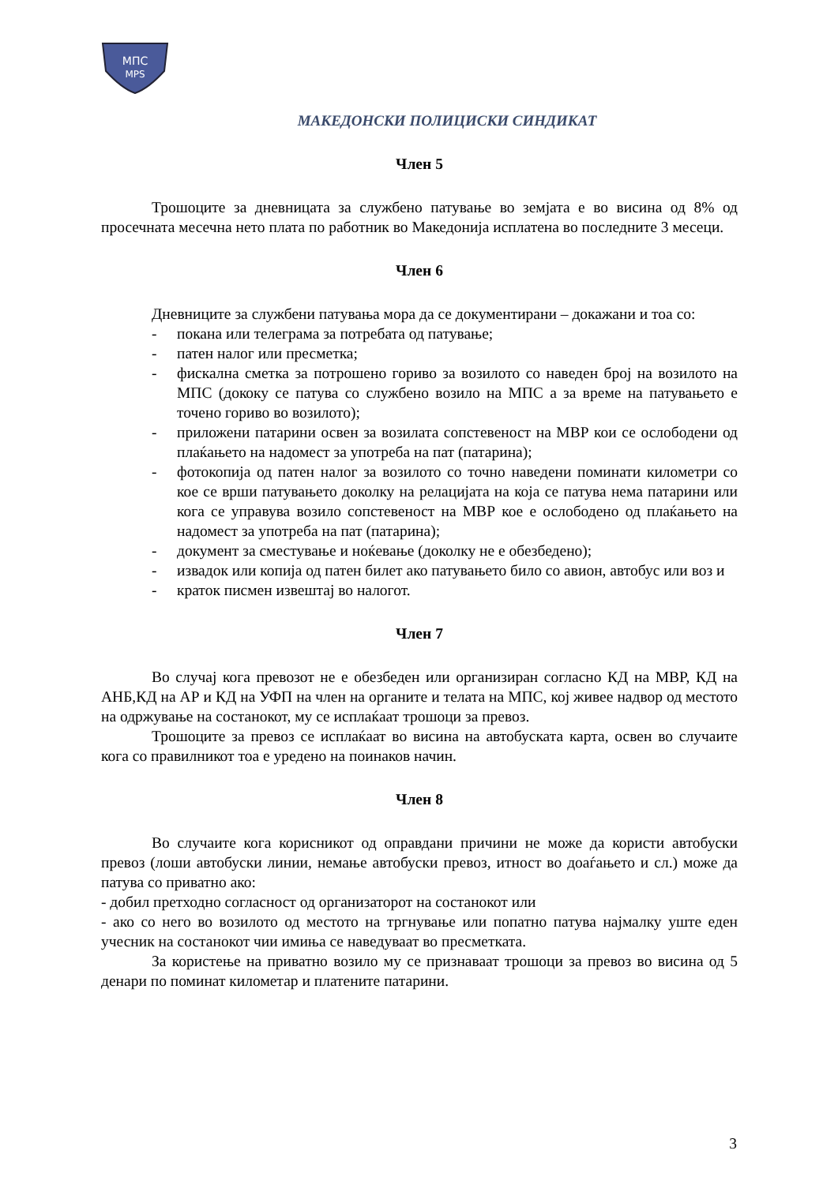МПС
MPS
МАКЕДОНСКИ ПОЛИЦИСКИ СИНДИКАТ
Член 5
Трошоците за дневницата за службено патување во земјата е во висина од 8% од просечната месечна нето плата по работник во Македонија исплатена во последните 3 месеци.
Член 6
Дневниците за службени патувања мора да се документирани – докажани и тоа со:
- покана или телеграма за потребата од патување;
- патен налог или пресметка;
- фискална сметка за потрошено гориво за возилото со наведен број на возилото на МПС (дококу се патува со службено возило на МПС а за време на патувањето е точено гориво во возилото);
- приложени патарини освен за возилата сопстевеност на МВР кои се ослободени од плаќањето на надомест за употреба на пат (патарина);
- фотокопија од патен налог за возилото со точно наведени поминати километри со кое се врши патувањето доколку на релацијата на која се патува нема патарини или кога се управува возило сопстевеност на МВР кое е ослободено од плаќањето на надомест за употреба на пат (патарина);
- документ за сместување и ноќевање (доколку не е обезбедено);
- извадок или копија од патен билет ако патувањето било со авион, автобус или воз и
- краток писмен извештај во налогот.
Член 7
Во случај кога превозот не е обезбеден или организиран согласно КД на МВР, КД на АНБ,КД на АР и КД на УФП на член на органите и телата на МПС, кој живее надвор од местото на одржување на состанокот, му се исплаќаат трошоци за превоз.
Трошоците за превоз се исплаќаат во висина на автобуската карта, освен во случаите кога со правилникот тоа е уредено на поинаков начин.
Член 8
Во случаите кога корисникот од оправдани причини не може да користи автобуски превоз (лоши автобуски линии, немање автобуски превоз, итност во доаѓањето и сл.) може да патува со приватно ако:
- добил претходно согласност од организаторот на состанокот или
- ако со него во возилото од местото на тргнување или попатно патува најмалку уште еден учесник на состанокот чии имиња се наведуваат во пресметката.
За користење на приватно возило му се признаваат трошоци за превоз во висина од 5 денари по поминат километар и платените патарини.
3